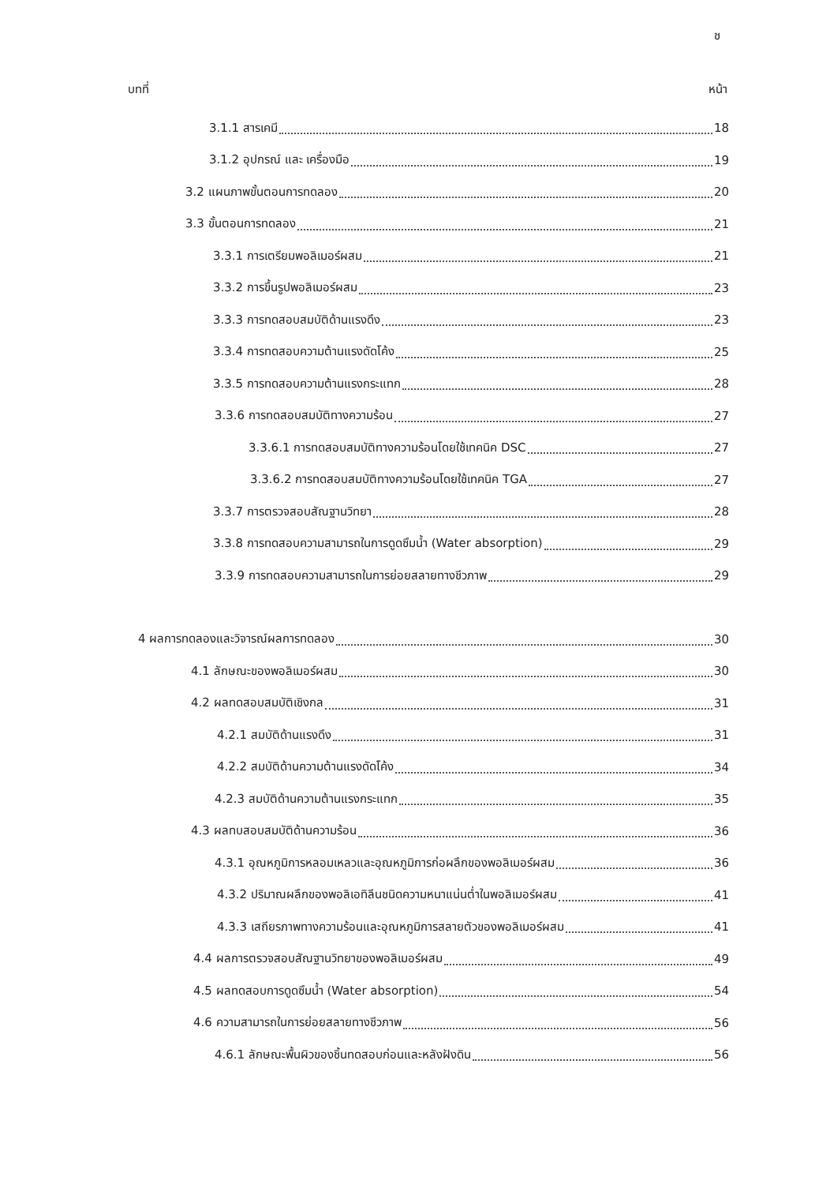ช
บทที่ หน้า
3.1.1 สารเคมี 18
3.1.2 อุปกรณ์ และ เครื่องมือ 19
3.2 แผนภาพขั้นตอนการทดลอง 20
3.3 ขั้นตอนการทดลอง 21
3.3.1 การเตรียมพอลิเมอร์ผสม 21
3.3.2 การขึ้นรูปพอลิเมอร์ผสม 23
3.3.3 การทดสอบสมบัติด้านแรงดึง 23
3.3.4 การทดสอบความต้านแรงดัดโค้ง 25
3.3.5 การทดสอบความต้านแรงกระแทก 28
3.3.6 การทดสอบสมบัติทางความร้อน 27
3.3.6.1 การทดสอบสมบัติทางความร้อนโดยใช้เทคนิค DSC 27
3.3.6.2 การทดสอบสมบัติทางความร้อนโดยใช้เทคนิค TGA 27
3.3.7 การตรวจสอบสัณฐานวิทยา 28
3.3.8 การทดสอบความสามารถในการดูดซึมน้ำ (Water absorption) 29
3.3.9 การทดสอบความสามารถในการย่อยสลายทางชีวภาพ 29
4 ผลการทดลองและวิจารณ์ผลการทดลอง 30
4.1 ลักษณะของพอลิเมอร์ผสม 30
4.2 ผลทดสอบสมบัติเชิงกล 31
4.2.1 สมบัติด้านแรงดึง 31
4.2.2 สมบัติด้านความต้านแรงดัดโค้ง 34
4.2.3 สมบัติด้านความต้านแรงกระแทก 35
4.3 ผลทบสอบสมบัติด้านความร้อน 36
4.3.1 อุณหภูมิการหลอมเหลวและอุณหภูมิการก่อผลึกของพอลิเมอร์ผสม 36
4.3.2 ปริมาณผลึกของพอลิเอทิลีนชนิดความหนาแน่นต่ำในพอลิเมอร์ผสม 41
4.3.3 เสถียรภาพทางความร้อนและอุณหภูมิการสลายตัวของพอลิเมอร์ผสม 41
4.4 ผลการตรวจสอบสัณฐานวิทยาของพอลิเมอร์ผสม 49
4.5 ผลทดสอบการดูดซึมน้ำ (Water absorption) 54
4.6 ความสามารถในการย่อยสลายทางชีวภาพ 56
4.6.1 ลักษณะพื้นผิวของชิ้นทดสอบก่อนและหลังฝังดิน 56